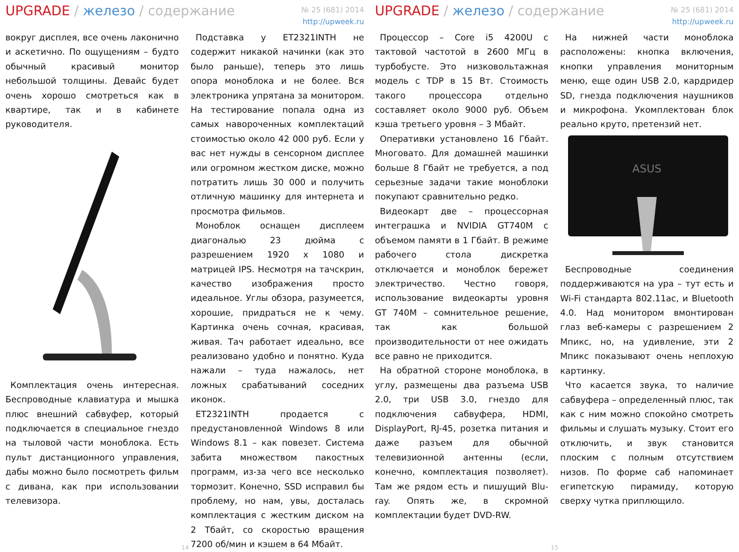UPGRADE / железо / содержание
№ 25 (681) 2014
http://upweek.ru
вокруг дисплея, все очень лаконично и аскетично. По ощущениям – будто обычный красивый монитор небольшой толщины. Девайс будет очень хорошо смотреться как в квартире, так и в кабинете руководителя.
Комплектация очень интересная. Беспроводные клавиатура и мышка плюс внешний сабвуфер, который подключается в специальное гнездо на тыловой части моноблока. Есть пульт дистанционного управления, дабы можно было посмотреть фильм с дивана, как при использовании телевизора.
Подставка у ET2321INTH не содержит никакой начинки (как это было раньше), теперь это лишь опора моноблока и не более. Вся электроника упрятана за монитором. На тестирование попала одна из самых навороченных комплектаций стоимостью около 42 000 руб. Если у вас нет нужды в сенсорном дисплее или огромном жестком диске, можно потратить лишь 30 000 и получить отличную машинку для интернета и просмотра фильмов.
Моноблок оснащен дисплеем диагональю 23 дюйма с разрешением 1920 x 1080 и матрицей IPS. Несмотря на тачскрин, качество изображения просто идеальное. Углы обзора, разумеется, хорошие, придраться не к чему. Картинка очень сочная, красивая, живая. Тач работает идеально, все реализовано удобно и понятно. Куда нажали – туда нажалось, нет ложных срабатываний соседних иконок.
ET2321INTH продается с предустановленной Windows 8 или Windows 8.1 – как повезет. Система забита множеством пакостных программ, из-за чего все несколько тормозит. Конечно, SSD исправил бы проблему, но нам, увы, досталась комплектация с жестким диском на 2 Тбайт, со скоростью вращения 7200 об/мин и кэшем в 64 Мбайт.
14
UPGRADE / железо / содержание
№ 25 (681) 2014
http://upweek.ru
Процессор – Core i5 4200U с тактовой частотой в 2600 МГц в турбобусте. Это низковольтажная модель с TDP в 15 Вт. Стоимость такого процессора отдельно составляет около 9000 руб. Объем кэша третьего уровня – 3 Мбайт.
Оперативки установлено 16 Гбайт. Многовато. Для домашней машинки больше 8 Гбайт не требуется, а под серьезные задачи такие моноблоки покупают сравнительно редко.
Видеокарт две – процессорная интеграшка и NVIDIA GT740M с объемом памяти в 1 Гбайт. В режиме рабочего стола дискретка отключается и моноблок бережет электричество. Честно говоря, использование видеокарты уровня GT 740M – сомнительное решение, так как большой производительности от нее ожидать все равно не приходится.
На обратной стороне моноблока, в углу, размещены два разъема USB 2.0, три USB 3.0, гнездо для подключения сабвуфера, HDMI, DisplayPort, RJ-45, розетка питания и даже разъем для обычной телевизионной антенны (если, конечно, комплектация позволяет). Там же рядом есть и пишущий Blu-ray. Опять же, в скромной комплектации будет DVD-RW.
На нижней части моноблока расположены: кнопка включения, кнопки управления мониторным меню, еще один USB 2.0, кардридер SD, гнезда подключения наушников и микрофона. Укомплектован блок реально круто, претензий нет.
ASUS
Беспроводные соединения поддерживаются на ура – тут есть и Wi-Fi стандарта 802.11ac, и Bluetooth 4.0. Над монитором вмонтирован глаз веб-камеры с разрешением 2 Мпикс, но, на удивление, эти 2 Мпикс показывают очень неплохую картинку.
Что касается звука, то наличие сабвуфера – определенный плюс, так как с ним можно спокойно смотреть фильмы и слушать музыку. Стоит его отключить, и звук становится плоским с полным отсутствием низов. По форме саб напоминает египетскую пирамиду, которую сверху чутка приплющило.
15